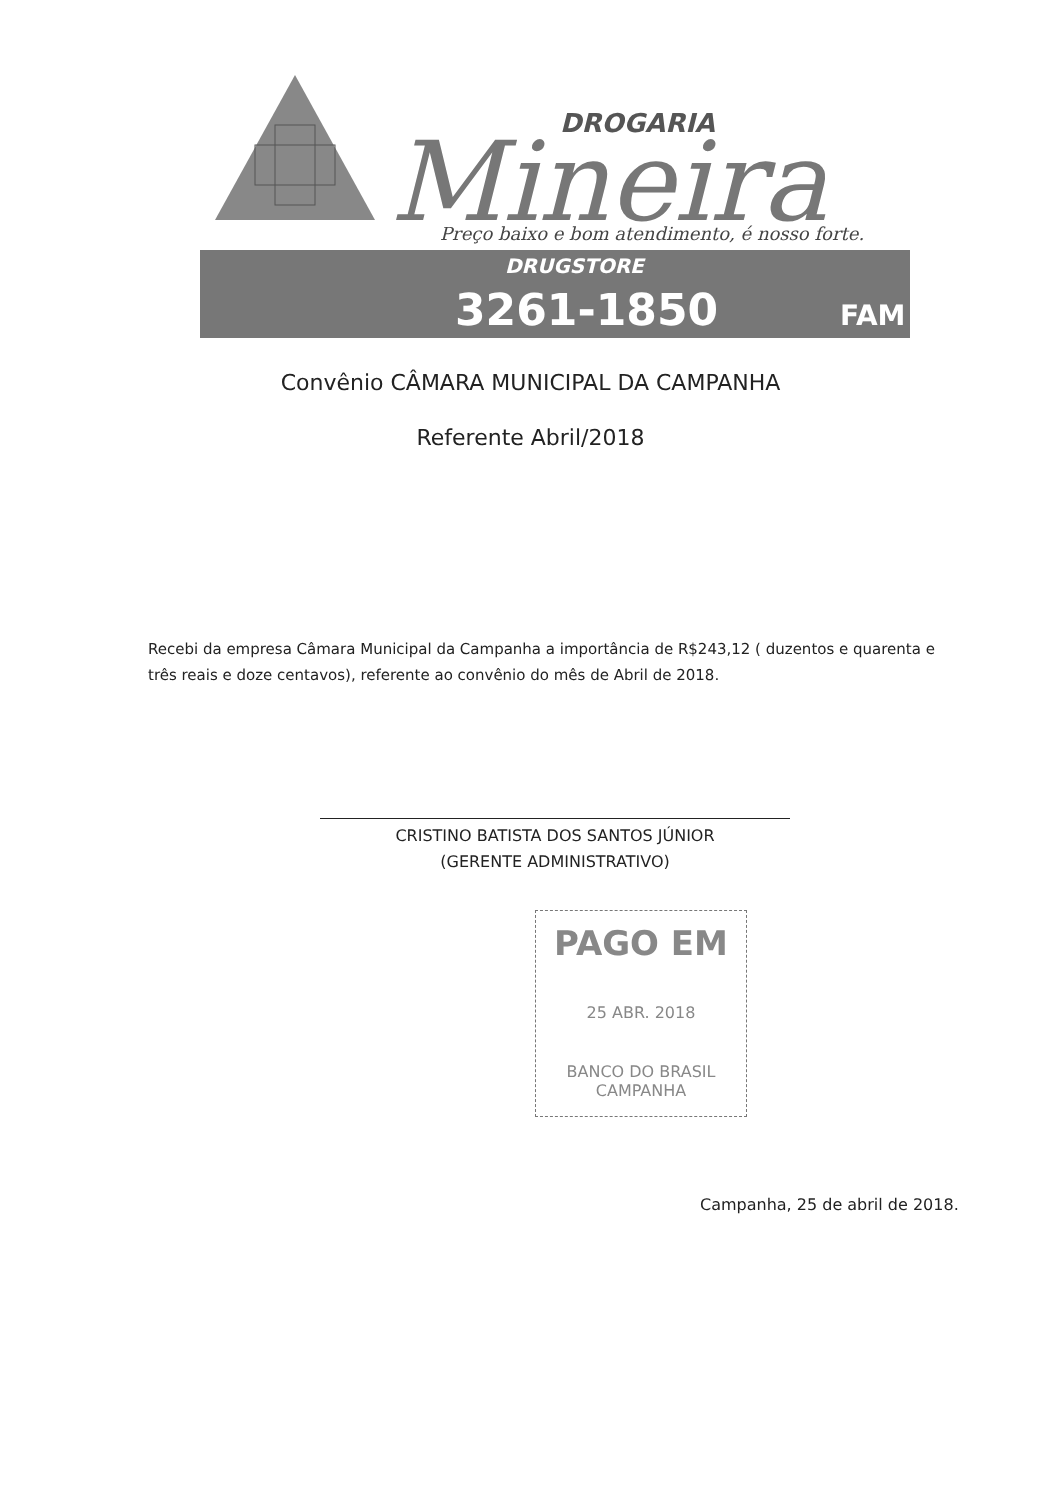DROGARIA
Mineira
Preço baixo e bom atendimento, é nosso forte.
DRUGSTORE
3261-1850
FAM
Convênio CÂMARA MUNICIPAL DA CAMPANHA
Referente Abril/2018
Recebi da empresa Câmara Municipal da Campanha a importância de R$243,12 ( duzentos e quarenta e três reais e doze centavos), referente ao convênio do mês de Abril de 2018.
CRISTINO BATISTA DOS SANTOS JÚNIOR
(GERENTE ADMINISTRATIVO)
PAGO EM
25 ABR. 2018
BANCO DO BRASIL
CAMPANHA
Campanha, 25 de abril de 2018.